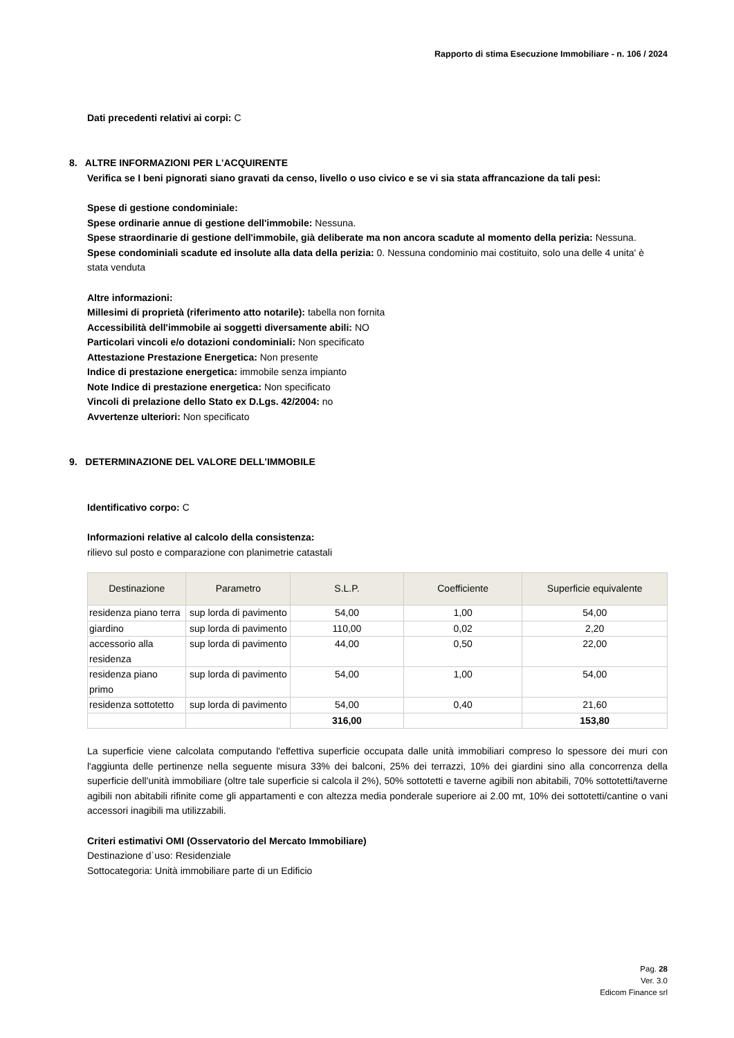Rapporto di stima Esecuzione Immobiliare - n. 106 / 2024
Dati precedenti relativi ai corpi: C
8. ALTRE INFORMAZIONI PER L'ACQUIRENTE
Verifica se I beni pignorati siano gravati da censo, livello o uso civico e se vi sia stata affrancazione da tali pesi:
Spese di gestione condominiale:
Spese ordinarie annue di gestione dell'immobile: Nessuna.
Spese straordinarie di gestione dell'immobile, già deliberate ma non ancora scadute al momento della perizia: Nessuna.
Spese condominiali scadute ed insolute alla data della perizia: 0. Nessuna condominio mai costituito, solo una delle 4 unita' è stata venduta
Altre informazioni:
Millesimi di proprietà (riferimento atto notarile): tabella non fornita
Accessibilità dell'immobile ai soggetti diversamente abili: NO
Particolari vincoli e/o dotazioni condominiali: Non specificato
Attestazione Prestazione Energetica: Non presente
Indice di prestazione energetica: immobile senza impianto
Note Indice di prestazione energetica: Non specificato
Vincoli di prelazione dello Stato ex D.Lgs. 42/2004: no
Avvertenze ulteriori: Non specificato
9. DETERMINAZIONE DEL VALORE DELL'IMMOBILE
Identificativo corpo: C
Informazioni relative al calcolo della consistenza:
rilievo sul posto e comparazione con planimetrie catastali
| Destinazione | Parametro | S.L.P. | Coefficiente | Superficie equivalente |
| --- | --- | --- | --- | --- |
| residenza piano terra | sup lorda di pavimento | 54,00 | 1,00 | 54,00 |
| giardino | sup lorda di pavimento | 110,00 | 0,02 | 2,20 |
| accessorio alla residenza | sup lorda di pavimento | 44,00 | 0,50 | 22,00 |
| residenza piano primo | sup lorda di pavimento | 54,00 | 1,00 | 54,00 |
| residenza sottotetto | sup lorda di pavimento | 54,00 | 0,40 | 21,60 |
| | | 316,00 | | 153,80 |
La superficie viene calcolata computando l'effettiva superficie occupata dalle unità immobiliari compreso lo spessore dei muri con l'aggiunta delle pertinenze nella seguente misura 33% dei balconi, 25% dei terrazzi, 10% dei giardini sino alla concorrenza della superficie dell'unità immobiliare (oltre tale superficie si calcola il 2%), 50% sottotetti e taverne agibili non abitabili, 70% sottotetti/taverne agibili non abitabili rifinite come gli appartamenti e con altezza media ponderale superiore ai 2.00 mt, 10% dei sottotetti/cantine o vani accessori inagibili ma utilizzabili.
Criteri estimativi OMI (Osservatorio del Mercato Immobiliare)
Destinazione d`uso: Residenziale
Sottocategoria: Unità immobiliare parte di un Edificio
Pag. 28
Ver. 3.0
Edicom Finance srl